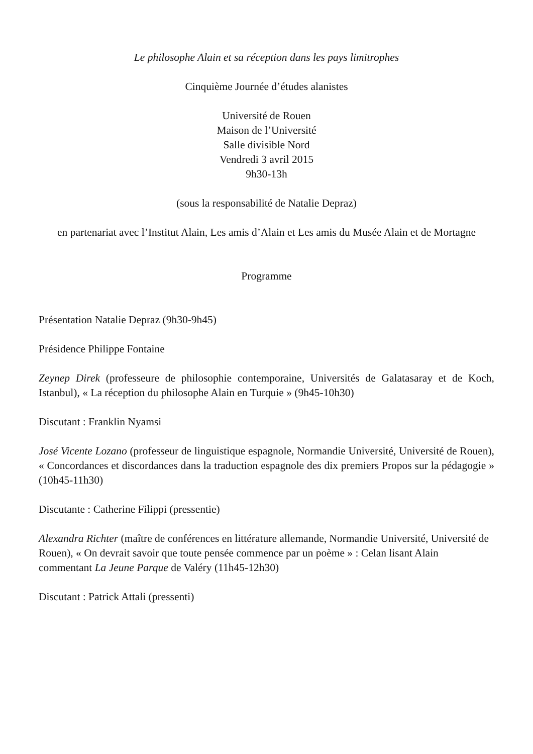Le philosophe Alain et sa réception dans les pays limitrophes
Cinquième Journée d’études alanistes
Université de Rouen
Maison de l’Université
Salle divisible Nord
Vendredi 3 avril 2015
9h30-13h
(sous la responsabilité de Natalie Depraz)
en partenariat avec l’Institut Alain, Les amis d’Alain et Les amis du Musée Alain et de Mortagne
Programme
Présentation Natalie Depraz (9h30-9h45)
Présidence Philippe Fontaine
Zeynep Direk (professeure de philosophie contemporaine, Universités de Galatasaray et de Koch, Istanbul), « La réception du philosophe Alain en Turquie » (9h45-10h30)
Discutant : Franklin Nyamsi
José Vicente Lozano (professeur de linguistique espagnole, Normandie Université, Université de Rouen), « Concordances et discordances dans la traduction espagnole des dix premiers Propos sur la pédagogie » (10h45-11h30)
Discutante : Catherine Filippi (pressentie)
Alexandra Richter (maître de conférences en littérature allemande, Normandie Université, Université de Rouen), « On devrait savoir que toute pensée commence par un poème » : Celan lisant Alain commentant La Jeune Parque de Valéry (11h45-12h30)
Discutant : Patrick Attali (pressenti)